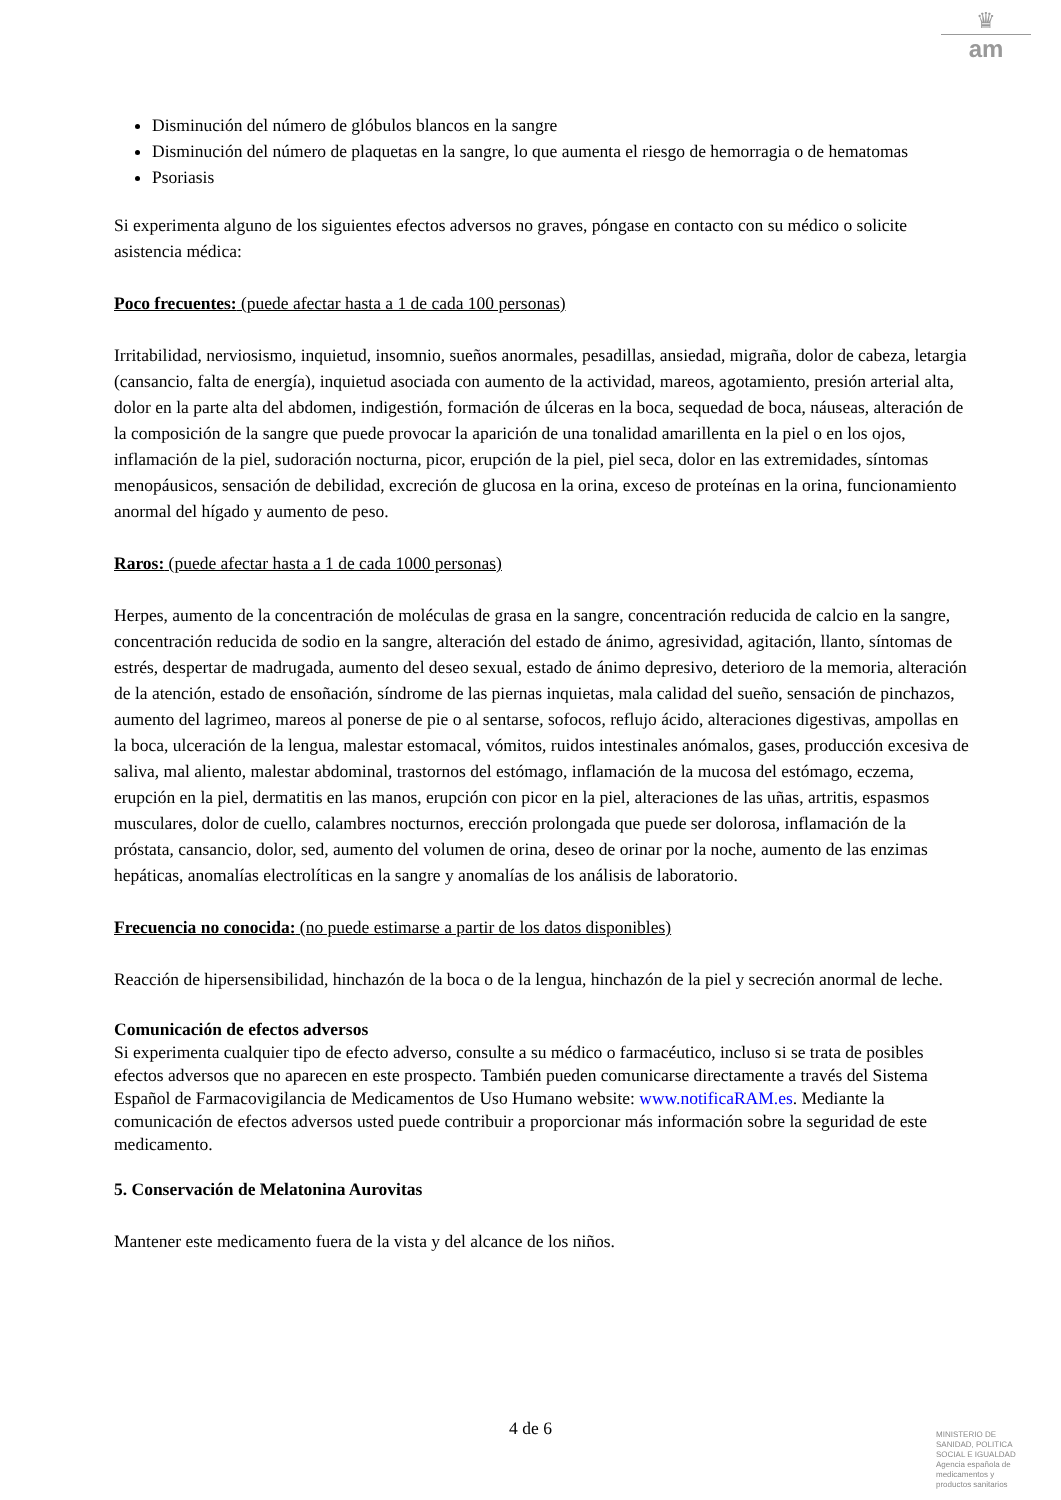♛
am
Disminución del número de glóbulos blancos en la sangre
Disminución del número de plaquetas en la sangre, lo que aumenta el riesgo de hemorragia o de hematomas
Psoriasis
Si experimenta alguno de los siguientes efectos adversos no graves, póngase en contacto con su médico o solicite asistencia médica:
Poco frecuentes: (puede afectar hasta a 1 de cada 100 personas)
Irritabilidad, nerviosismo, inquietud, insomnio, sueños anormales, pesadillas, ansiedad, migraña, dolor de cabeza, letargia (cansancio, falta de energía), inquietud asociada con aumento de la actividad, mareos, agotamiento, presión arterial alta, dolor en la parte alta del abdomen, indigestión, formación de úlceras en la boca, sequedad de boca, náuseas, alteración de la composición de la sangre que puede provocar la aparición de una tonalidad amarillenta en la piel o en los ojos, inflamación de la piel, sudoración nocturna, picor, erupción de la piel, piel seca, dolor en las extremidades, síntomas menopáusicos, sensación de debilidad, excreción de glucosa en la orina, exceso de proteínas en la orina, funcionamiento anormal del hígado y aumento de peso.
Raros: (puede afectar hasta a 1 de cada 1000 personas)
Herpes, aumento de la concentración de moléculas de grasa en la sangre, concentración reducida de calcio en la sangre, concentración reducida de sodio en la sangre, alteración del estado de ánimo, agresividad, agitación, llanto, síntomas de estrés, despertar de madrugada, aumento del deseo sexual, estado de ánimo depresivo, deterioro de la memoria, alteración de la atención, estado de ensoñación, síndrome de las piernas inquietas, mala calidad del sueño, sensación de pinchazos, aumento del lagrimeo, mareos al ponerse de pie o al sentarse, sofocos, reflujo ácido, alteraciones digestivas, ampollas en la boca, ulceración de la lengua, malestar estomacal, vómitos, ruidos intestinales anómalos, gases, producción excesiva de saliva, mal aliento, malestar abdominal, trastornos del estómago, inflamación de la mucosa del estómago, eczema, erupción en la piel, dermatitis en las manos, erupción con picor en la piel, alteraciones de las uñas, artritis, espasmos musculares, dolor de cuello, calambres nocturnos, erección prolongada que puede ser dolorosa, inflamación de la próstata, cansancio, dolor, sed, aumento del volumen de orina, deseo de orinar por la noche, aumento de las enzimas hepáticas, anomalías electrolíticas en la sangre y anomalías de los análisis de laboratorio.
Frecuencia no conocida: (no puede estimarse a partir de los datos disponibles)
Reacción de hipersensibilidad, hinchazón de la boca o de la lengua, hinchazón de la piel y secreción anormal de leche.
Comunicación de efectos adversos
Si experimenta cualquier tipo de efecto adverso, consulte a su médico o farmacéutico, incluso si se trata de posibles efectos adversos que no aparecen en este prospecto. También pueden comunicarse directamente a través del Sistema Español de Farmacovigilancia de Medicamentos de Uso Humano website: www.notificaRAM.es. Mediante la comunicación de efectos adversos usted puede contribuir a proporcionar más información sobre la seguridad de este medicamento.
5. Conservación de Melatonina Aurovitas
Mantener este medicamento fuera de la vista y del alcance de los niños.
4 de 6
MINISTERIO DE
SANIDAD, POLITICA
SOCIAL E IGUALDAD
Agencia española de
medicamentos y
productos sanitarios